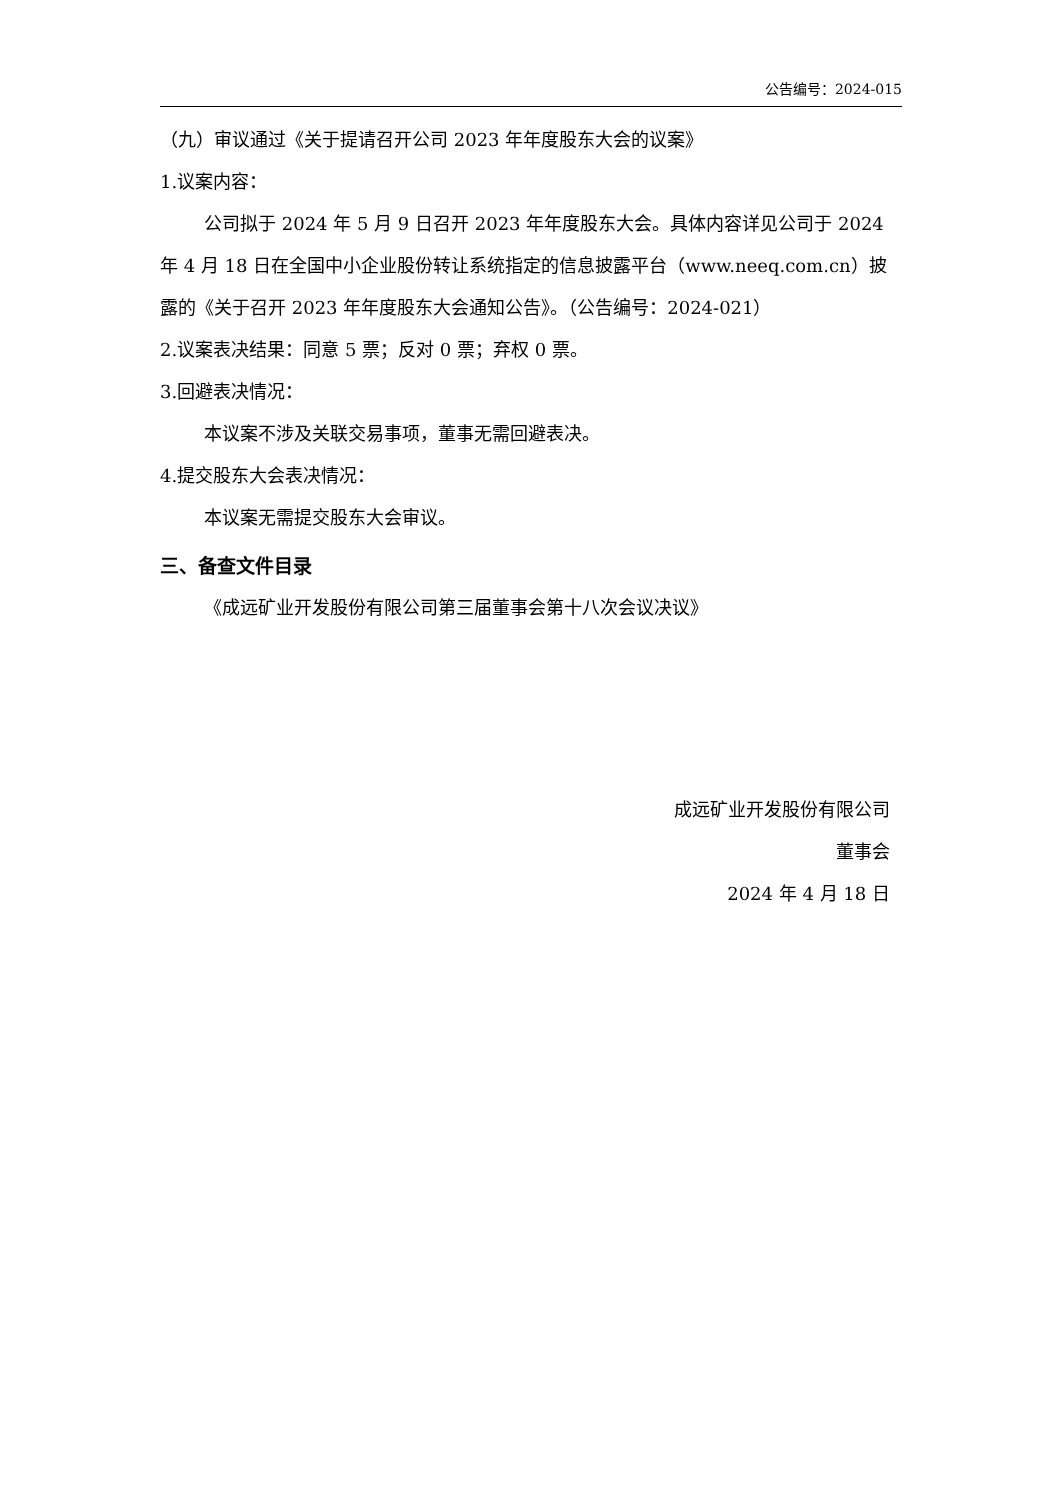公告编号：2024-015
（九）审议通过《关于提请召开公司 2023 年年度股东大会的议案》
1.议案内容：
公司拟于 2024 年 5 月 9 日召开 2023 年年度股东大会。具体内容详见公司于 2024 年 4 月 18 日在全国中小企业股份转让系统指定的信息披露平台（www.neeq.com.cn）披露的《关于召开 2023 年年度股东大会通知公告》。（公告编号：2024-021）
2.议案表决结果：同意 5 票；反对 0 票；弃权 0 票。
3.回避表决情况：
本议案不涉及关联交易事项，董事无需回避表决。
4.提交股东大会表决情况：
本议案无需提交股东大会审议。
三、备查文件目录
《成远矿业开发股份有限公司第三届董事会第十八次会议决议》
成远矿业开发股份有限公司
董事会
2024 年 4 月 18 日